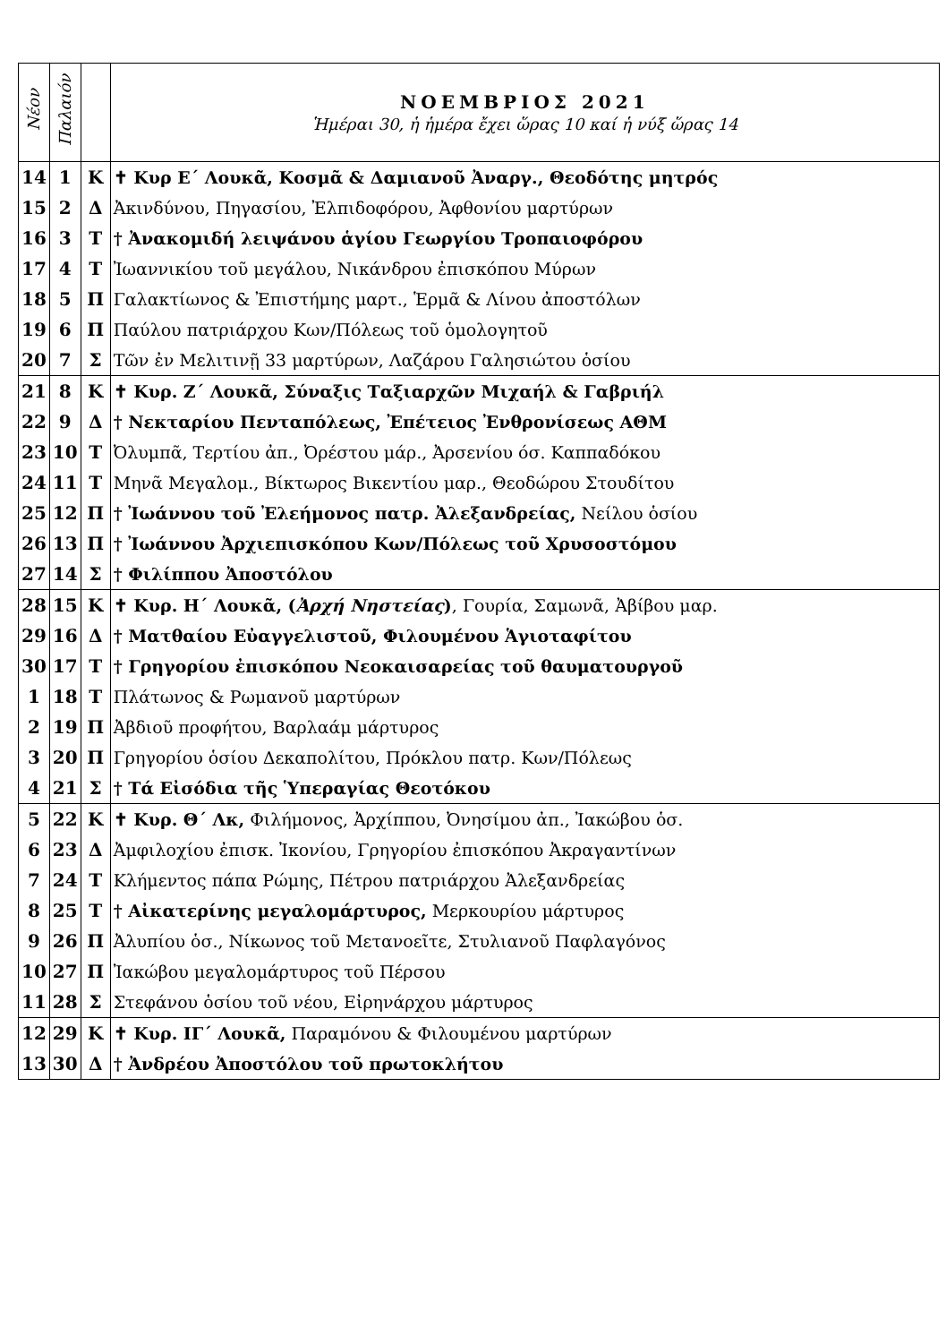| Νέον | Παλαιόν | | ΝΟΕΜΒΡΙΟΣ 2021 Ἡμέραι 30, ἡ ἡμέρα ἔχει ὥρας 10 καί ἡ νύξ ὥρας 14 |
| --- | --- | --- | --- |
| 14 | 1 | Κ | ✝ Κυρ Ε΄ Λουκᾶ, Κοσμᾶ & Δαμιανοῦ Ἀναργ., Θεοδότης μητρός |
| 15 | 2 | Δ | Ἀκινδύνου, Πηγασίου, Ἐλπιδοφόρου, Ἀφθονίου μαρτύρων |
| 16 | 3 | Τ | † Ἀνακομιδή λειψάνου ἁγίου Γεωργίου Τροπαιοφόρου |
| 17 | 4 | Τ | Ἰωαννικίου τοῦ μεγάλου, Νικάνδρου ἐπισκόπου Μύρων |
| 18 | 5 | Π | Γαλακτίωνος & Ἐπιστήμης μαρτ., Ἑρμᾶ & Λίνου ἀποστόλων |
| 19 | 6 | Π | Παύλου πατριάρχου Κων/Πόλεως τοῦ ὁμολογητοῦ |
| 20 | 7 | Σ | Τῶν ἐν Μελιτινῇ 33 μαρτύρων, Λαζάρου Γαλησιώτου ὁσίου |
| 21 | 8 | Κ | ✝ Κυρ. Ζ΄ Λουκᾶ, Σύναξις Ταξιαρχῶν Μιχαήλ & Γαβριήλ |
| 22 | 9 | Δ | † Νεκταρίου Πενταπόλεως, Ἐπέτειος Ἐνθρονίσεως ΑΘΜ |
| 23 | 10 | Τ | Ὀλυμπᾶ, Τερτίου ἀπ., Ὀρέστου μάρ., Ἀρσενίου όσ. Καππαδόκου |
| 24 | 11 | Τ | Μηνᾶ Μεγαλομ., Βίκτωρος Βικεντίου μαρ., Θεοδώρου Στουδίτου |
| 25 | 12 | Π | † Ἰωάννου τοῦ Ἐλεήμονος πατρ. Ἀλεξανδρείας, Νείλου ὁσίου |
| 26 | 13 | Π | † Ἰωάννου Ἀρχιεπισκόπου Κων/Πόλεως τοῦ Χρυσοστόμου |
| 27 | 14 | Σ | † Φιλίππου Ἀποστόλου |
| 28 | 15 | Κ | ✝ Κυρ. Η΄ Λουκᾶ, ( Ἀρχή Νηστείας ) , Γουρία, Σαμωνᾶ, Ἀβίβου μαρ. |
| 29 | 16 | Δ | † Ματθαίου Εὐαγγελιστοῦ, Φιλουμένου Ἁγιοταφίτου |
| 30 | 17 | Τ | † Γρηγορίου ἐπισκόπου Νεοκαισαρείας τοῦ θαυματουργοῦ |
| 1 | 18 | Τ | Πλάτωνος & Ρωμανοῦ μαρτύρων |
| 2 | 19 | Π | Ἀβδιοῦ προφήτου, Βαρλαάμ μάρτυρος |
| 3 | 20 | Π | Γρηγορίου ὁσίου Δεκαπολίτου, Πρόκλου πατρ. Κων/Πόλεως |
| 4 | 21 | Σ | † Τά Εἰσόδια τῆς Ὑπεραγίας Θεοτόκου |
| 5 | 22 | Κ | ✝ Κυρ. Θ΄ Λκ, Φιλήμονος, Ἀρχίππου, Ὀνησίμου ἀπ., Ἰακώβου ὁσ. |
| 6 | 23 | Δ | Ἀμφιλοχίου ἐπισκ. Ἰκονίου, Γρηγορίου ἐπισκόπου Ἀκραγαντίνων |
| 7 | 24 | Τ | Κλήμεντος πάπα Ρώμης, Πέτρου πατριάρχου Ἀλεξανδρείας |
| 8 | 25 | Τ | † Αἰκατερίνης μεγαλομάρτυρος, Μερκουρίου μάρτυρος |
| 9 | 26 | Π | Ἀλυπίου ὁσ., Νίκωνος τοῦ Μετανοεῖτε, Στυλιανοῦ Παφλαγόνος |
| 10 | 27 | Π | Ἰακώβου μεγαλομάρτυρος τοῦ Πέρσου |
| 11 | 28 | Σ | Στεφάνου ὁσίου τοῦ νέου, Εἰρηνάρχου μάρτυρος |
| 12 | 29 | Κ | ✝ Κυρ. ΙΓ΄ Λουκᾶ, Παραμόνου & Φιλουμένου μαρτύρων |
| 13 | 30 | Δ | † Ἀνδρέου Ἀποστόλου τοῦ πρωτοκλήτου |